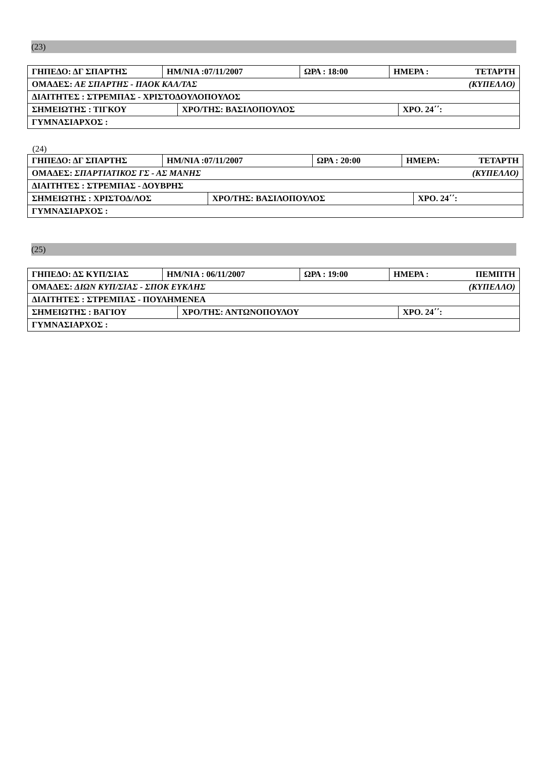(23)
| ΓΗΠΕΔΟ: ΔΓ ΣΠΑΡΤΗΣ | ΗΜ/ΝΙΑ :07/11/2007 | ΩΡΑ : 18:00 | ΗΜΕΡΑ : ΤΕΤΑΡΤΗ |
| ΟΜΑΔΕΣ: ΑΕ ΣΠΑΡΤΗΣ - ΠΑΟΚ ΚΑΛ/ΤΑΣ (ΚΥΠΕΛΛΟ) | | | |
| ΔΙΑΙΤΗΤΕΣ : ΣΤΡΕΜΠΑΣ - ΧΡΙΣΤΟΔΟΥΛΟΠΟΥΛΟΣ | | | |
| / ΣΗΜΕΙΩΤΗΣ : ΤΙΓΚΟΥ / ΧΡΟ/ΤΗΣ: ΒΑΣΙΛΟΠΟΥΛΟΣ / ΧΡΟ. 24΄΄: / | | | |
| ΓΥΜΝΑΣΙΑΡΧΟΣ : | | | |
(24)
| ΓΗΠΕΔΟ: ΔΓ ΣΠΑΡΤΗΣ | ΗΜ/ΝΙΑ :07/11/2007 | ΩΡΑ : 20:00 | ΗΜΕΡΑ: ΤΕΤΑΡΤΗ |
| ΟΜΑΔΕΣ: ΣΠΑΡΤΙΑΤΙΚΟΣ ΓΣ - ΑΣ ΜΑΝΗΣ (ΚΥΠΕΛΛΟ) | | | |
| ΔΙΑΙΤΗΤΕΣ : ΣΤΡΕΜΠΑΣ - ΔΟΥΒΡΗΣ | | | |
| / ΣΗΜΕΙΩΤΗΣ : ΧΡΙΣΤΟΔ/ΛΟΣ / ΧΡΟ/ΤΗΣ: ΒΑΣΙΛΟΠΟΥΛΟΣ / ΧΡΟ. 24΄΄: / | | | |
| ΓΥΜΝΑΣΙΑΡΧΟΣ : | | | |
(25)
| ΓΗΠΕΔΟ: ΔΣ ΚΥΠ/ΣΙΑΣ | ΗΜ/ΝΙΑ : 06/11/2007 | ΩΡΑ : 19:00 | ΗΜΕΡΑ : ΠΕΜΠΤΗ |
| ΟΜΑΔΕΣ: ΔΙΩΝ ΚΥΠ/ΣΙΑΣ - ΣΠΟΚ ΕΥΚΛΗΣ (ΚΥΠΕΛΛΟ) | | | |
| ΔΙΑΙΤΗΤΕΣ : ΣΤΡΕΜΠΑΣ - ΠΟΥΛΗΜΕΝΕΑ | | | |
| / ΣΗΜΕΙΩΤΗΣ : ΒΑΓΙΟΥ / ΧΡΟ/ΤΗΣ: ΑΝΤΩΝΟΠΟΥΛΟΥ / ΧΡΟ. 24΄΄: / | | | |
| ΓΥΜΝΑΣΙΑΡΧΟΣ : | | | |